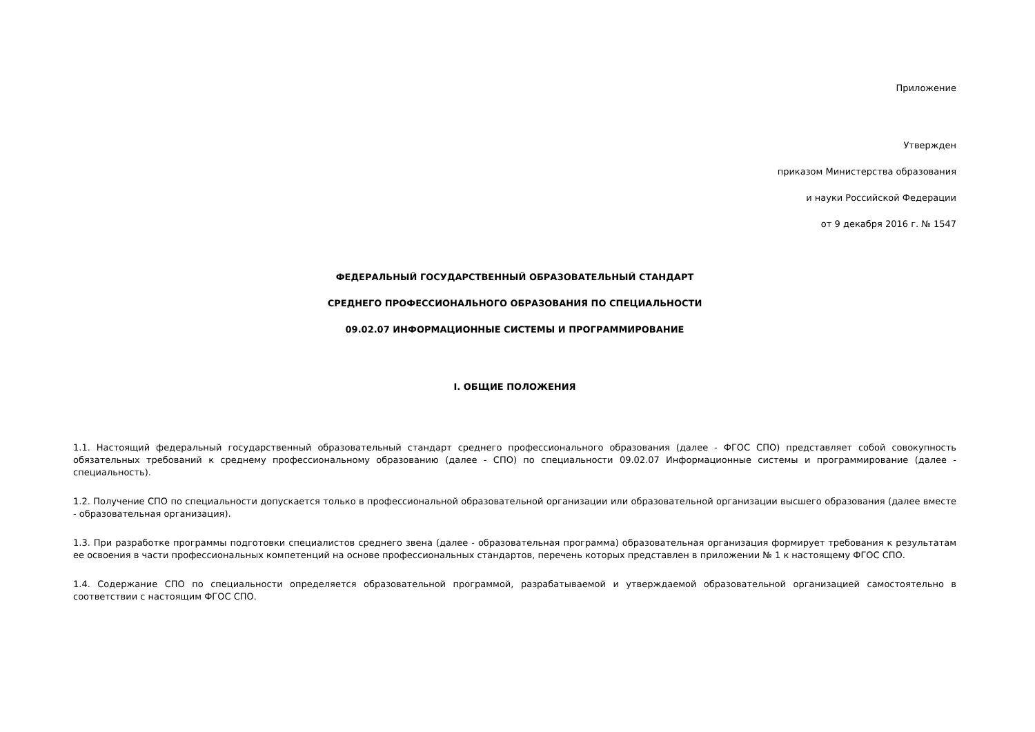Приложение
Утвержден
приказом Министерства образования
и науки Российской Федерации
от 9 декабря 2016 г. № 1547
ФЕДЕРАЛЬНЫЙ ГОСУДАРСТВЕННЫЙ ОБРАЗОВАТЕЛЬНЫЙ СТАНДАРТ
СРЕДНЕГО ПРОФЕССИОНАЛЬНОГО ОБРАЗОВАНИЯ ПО СПЕЦИАЛЬНОСТИ
09.02.07 ИНФОРМАЦИОННЫЕ СИСТЕМЫ И ПРОГРАММИРОВАНИЕ
I. ОБЩИЕ ПОЛОЖЕНИЯ
1.1. Настоящий федеральный государственный образовательный стандарт среднего профессионального образования (далее - ФГОС СПО) представляет собой совокупность обязательных требований к среднему профессиональному образованию (далее - СПО) по специальности 09.02.07 Информационные системы и программирование (далее - специальность).
1.2. Получение СПО по специальности допускается только в профессиональной образовательной организации или образовательной организации высшего образования (далее вместе - образовательная организация).
1.3. При разработке программы подготовки специалистов среднего звена (далее - образовательная программа) образовательная организация формирует требования к результатам ее освоения в части профессиональных компетенций на основе профессиональных стандартов, перечень которых представлен в приложении № 1 к настоящему ФГОС СПО.
1.4. Содержание СПО по специальности определяется образовательной программой, разрабатываемой и утверждаемой образовательной организацией самостоятельно в соответствии с настоящим ФГОС СПО.